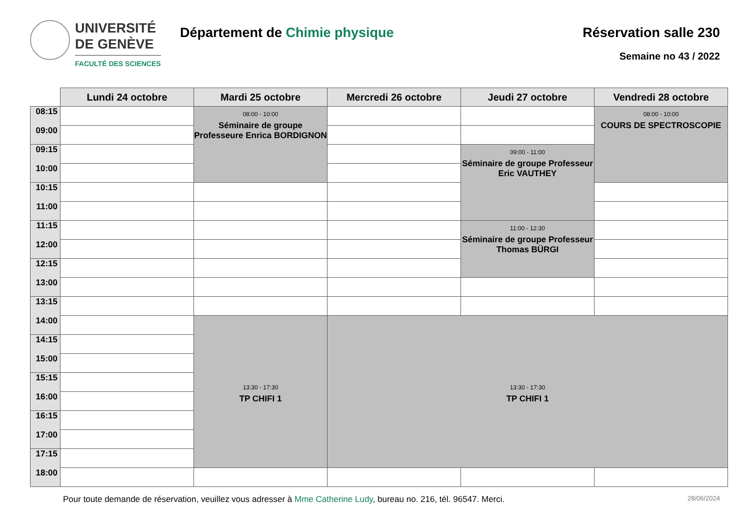UNIVERSITÉ
DE GENÈVE
FACULTÉ DES SCIENCES
Département de Chimie physique Réservation salle 230
Semaine no 43 / 2022
| | Lundi 24 octobre | Mardi 25 octobre | Mercredi 26 octobre | Jeudi 27 octobre | Vendredi 28 octobre |
| --- | --- | --- | --- | --- | --- |
| 08:15 | | 08:00 - 10:00 Séminaire de groupe Professeure Enrica BORDIGNON | | | 08:00 - 10:00 COURS DE SPECTROSCOPIE |
| 09:00 | | | | | |
| 09:15 | | | | 09:00 - 11:00 Séminaire de groupe Professeur Eric VAUTHEY | |
| 10:00 | | | | | |
| 10:15 | | | | | |
| 11:00 | | | | | |
| 11:15 | | | | 11:00 - 12:30 Séminaire de groupe Professeur Thomas BÜRGI | |
| 12:00 | | | | | |
| 12:15 | | | | | |
| 13:00 | | | | | |
| 13:15 | | | | | |
| 14:00 | | 13:30 - 17:30 TP CHIFI 1 | 13:30 - 17:30 TP CHIFI 1 | | |
| 14:15 | | | | | |
| 15:00 | | | | | |
| 15:15 | | | | | |
| 16:00 | | | | | |
| 16:15 | | | | | |
| 17:00 | | | | | |
| 17:15 | | | | | |
| 18:00 | | | | | |
Pour toute demande de réservation, veuillez vous adresser à Mme Catherine Ludy, bureau no. 216, tél. 96547. Merci. 28/06/2024